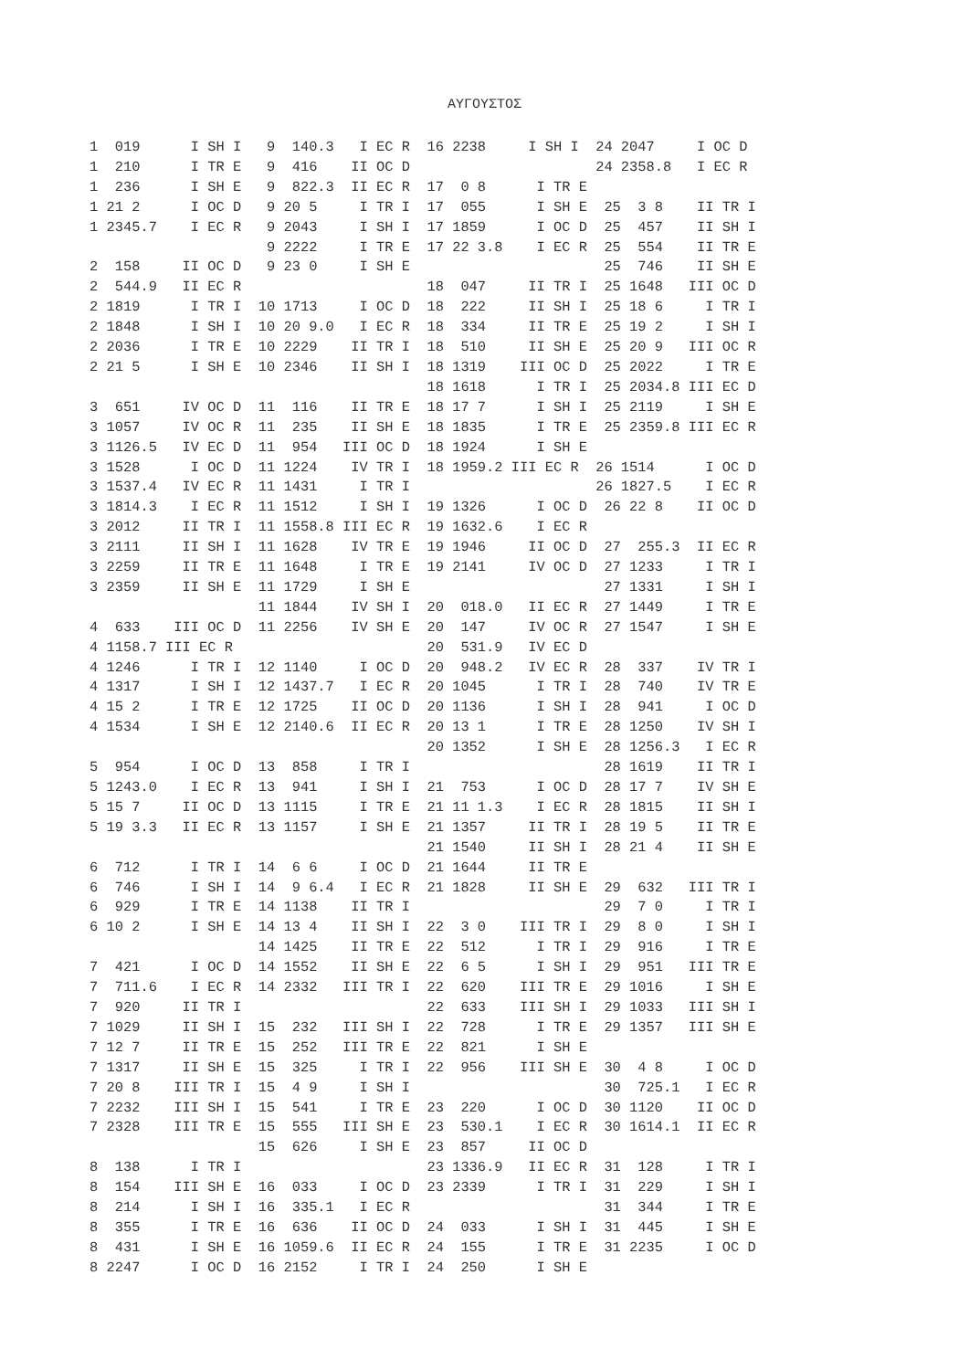ΑΥΓΟΥΣΤΟΣ
1  019      I SH I   9  140.3   I EC R  16 2238     I SH I  24 2047     I OC D
1  210      I TR E   9  416    II OC D                      24 2358.8   I EC R
1  236      I SH E   9  822.3  II EC R  17  0 8      I TR E
1 21 2      I OC D   9 20 5     I TR I  17  055      I SH E  25  3 8    II TR I
1 2345.7    I EC R   9 2043     I SH I  17 1859      I OC D  25  457    II SH I
                     9 2222     I TR E  17 22 3.8    I EC R  25  554    II TR E
2  158     II OC D   9 23 0     I SH E                       25  746    II SH E
2  544.9   II EC R                      18  047     II TR I  25 1648   III OC D
2 1819      I TR I  10 1713     I OC D  18  222     II SH I  25 18 6     I TR I
2 1848      I SH I  10 20 9.0   I EC R  18  334     II TR E  25 19 2     I SH I
2 2036      I TR E  10 2229    II TR I  18  510     II SH E  25 20 9   III OC R
2 21 5      I SH E  10 2346    II SH I  18 1319    III OC D  25 2022     I TR E
                                        18 1618      I TR I  25 2034.8 III EC D
3  651     IV OC D  11  116    II TR E  18 17 7      I SH I  25 2119     I SH E
3 1057     IV OC R  11  235    II SH E  18 1835      I TR E  25 2359.8 III EC R
3 1126.5   IV EC D  11  954   III OC D  18 1924      I SH E
3 1528      I OC D  11 1224    IV TR I  18 1959.2 III EC R  26 1514      I OC D
3 1537.4   IV EC R  11 1431     I TR I                      26 1827.5    I EC R
3 1814.3    I EC R  11 1512     I SH I  19 1326      I OC D  26 22 8    II OC D
3 2012     II TR I  11 1558.8 III EC R  19 1632.6    I EC R
3 2111     II SH I  11 1628    IV TR E  19 1946     II OC D  27  255.3  II EC R
3 2259     II TR E  11 1648     I TR E  19 2141     IV OC D  27 1233     I TR I
3 2359     II SH E  11 1729     I SH E                       27 1331     I SH I
                    11 1844    IV SH I  20  018.0   II EC R  27 1449     I TR E
4  633    III OC D  11 2256    IV SH E  20  147     IV OC R  27 1547     I SH E
4 1158.7 III EC R                       20  531.9   IV EC D
4 1246      I TR I  12 1140     I OC D  20  948.2   IV EC R  28  337    IV TR I
4 1317      I SH I  12 1437.7   I EC R  20 1045      I TR I  28  740    IV TR E
4 15 2      I TR E  12 1725    II OC D  20 1136      I SH I  28  941     I OC D
4 1534      I SH E  12 2140.6  II EC R  20 13 1      I TR E  28 1250    IV SH I
                                        20 1352      I SH E  28 1256.3   I EC R
5  954      I OC D  13  858     I TR I                       28 1619    II TR I
5 1243.0    I EC R  13  941     I SH I  21  753      I OC D  28 17 7    IV SH E
5 15 7     II OC D  13 1115     I TR E  21 11 1.3    I EC R  28 1815    II SH I
5 19 3.3   II EC R  13 1157     I SH E  21 1357     II TR I  28 19 5    II TR E
                                        21 1540     II SH I  28 21 4    II SH E
6  712      I TR I  14  6 6     I OC D  21 1644     II TR E
6  746      I SH I  14  9 6.4   I EC R  21 1828     II SH E  29  632   III TR I
6  929      I TR E  14 1138    II TR I                       29  7 0     I TR I
6 10 2      I SH E  14 13 4    II SH I  22  3 0    III TR I  29  8 0     I SH I
                    14 1425    II TR E  22  512      I TR I  29  916     I TR E
7  421      I OC D  14 1552    II SH E  22  6 5      I SH I  29  951   III TR E
7  711.6    I EC R  14 2332   III TR I  22  620    III TR E  29 1016     I SH E
7  920     II TR I                      22  633    III SH I  29 1033   III SH I
7 1029     II SH I  15  232   III SH I  22  728      I TR E  29 1357   III SH E
7 12 7     II TR E  15  252   III TR E  22  821      I SH E
7 1317     II SH E  15  325     I TR I  22  956    III SH E  30  4 8     I OC D
7 20 8    III TR I  15  4 9     I SH I                       30  725.1   I EC R
7 2232    III SH I  15  541     I TR E  23  220      I OC D  30 1120    II OC D
7 2328    III TR E  15  555   III SH E  23  530.1    I EC R  30 1614.1  II EC R
                    15  626     I SH E  23  857     II OC D
8  138      I TR I                      23 1336.9   II EC R  31  128     I TR I
8  154    III SH E  16  033     I OC D  23 2339      I TR I  31  229     I SH I
8  214      I SH I  16  335.1   I EC R                       31  344     I TR E
8  355      I TR E  16  636    II OC D  24  033      I SH I  31  445     I SH E
8  431      I SH E  16 1059.6  II EC R  24  155      I TR E  31 2235     I OC D
8 2247      I OC D  16 2152     I TR I  24  250      I SH E